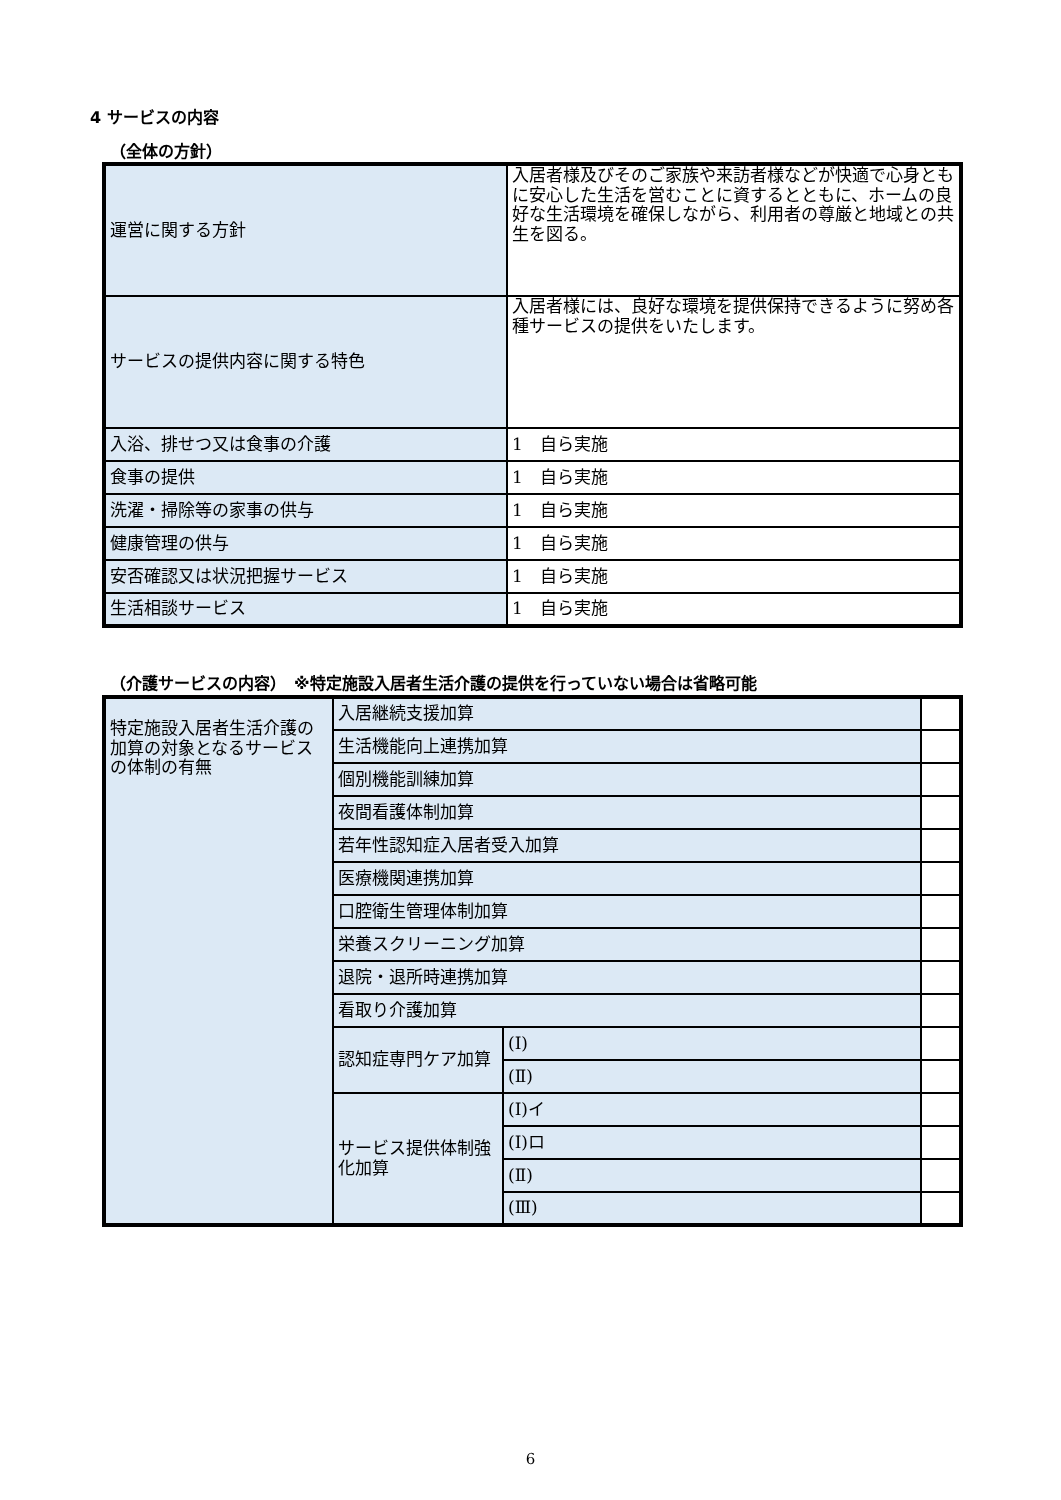4 サービスの内容
（全体の方針）
| 運営に関する方針 | 入居者様及びそのご家族や来訪者様などが快適で心身ともに安心した生活を営むことに資するとともに、ホームの良好な生活環境を確保しながら、利用者の尊厳と地域との共生を図る。 |
| サービスの提供内容に関する特色 | 入居者様には、良好な環境を提供保持できるように努め各種サービスの提供をいたします。 |
| 入浴、排せつ又は食事の介護 | 1 自ら実施 |
| 食事の提供 | 1 自ら実施 |
| 洗濯・掃除等の家事の供与 | 1 自ら実施 |
| 健康管理の供与 | 1 自ら実施 |
| 安否確認又は状況把握サービス | 1 自ら実施 |
| 生活相談サービス | 1 自ら実施 |
（介護サービスの内容）　※特定施設入居者生活介護の提供を行っていない場合は省略可能
| 特定施設入居者生活介護の加算の対象となるサービスの体制の有無 | 入居継続支援加算 | | |
| | 生活機能向上連携加算 | | |
| | 個別機能訓練加算 | | |
| | 夜間看護体制加算 | | |
| | 若年性認知症入居者受入加算 | | |
| | 医療機関連携加算 | | |
| | 口腔衛生管理体制加算 | | |
| | 栄養スクリーニング加算 | | |
| | 退院・退所時連携加算 | | |
| | 看取り介護加算 | | |
| | 認知症専門ケア加算 | (Ⅰ) | |
| | | (Ⅱ) | |
| | サービス提供体制強化加算 | (Ⅰ)イ | |
| | | (Ⅰ)ロ | |
| | | (Ⅱ) | |
| | | (Ⅲ) | |
6